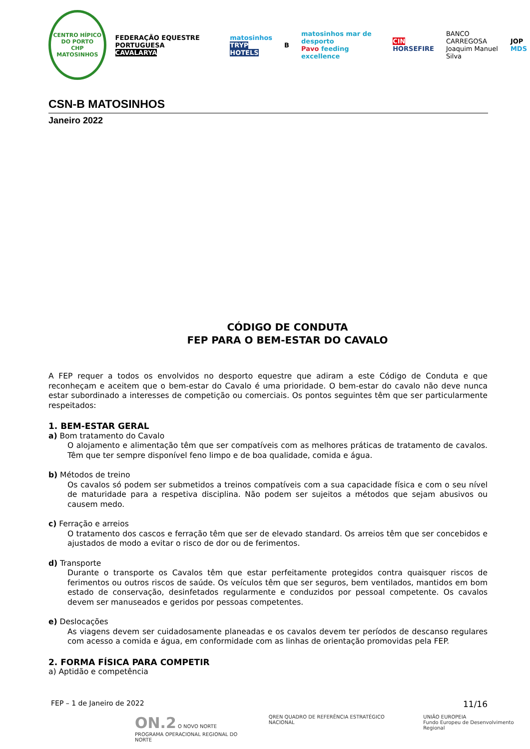CENTRO HÍPICO DO PORTO
CHP
MATOSINHOS
FEDERAÇÃO EQUESTRE PORTUGUESA
CAVALARYA
matosinhos
TRYP HOTELS
B
matosinhos mar de desporto
Pavo feeding excellence
CIN
HORSEFIRE
BANCO CARREGOSA
Joaquim Manuel Silva
JOP
MDS
CSN-B MATOSINHOS
Janeiro 2022
CÓDIGO DE CONDUTA
FEP PARA O BEM-ESTAR DO CAVALO
A FEP requer a todos os envolvidos no desporto equestre que adiram a este Código de Conduta e que reconheçam e aceitem que o bem-estar do Cavalo é uma prioridade. O bem-estar do cavalo não deve nunca estar subordinado a interesses de competição ou comerciais. Os pontos seguintes têm que ser particularmente respeitados:
1. BEM-ESTAR GERAL
a) Bom tratamento do Cavalo
O alojamento e alimentação têm que ser compatíveis com as melhores práticas de tratamento de cavalos. Têm que ter sempre disponível feno limpo e de boa qualidade, comida e água.
b) Métodos de treino
Os cavalos só podem ser submetidos a treinos compatíveis com a sua capacidade física e com o seu nível de maturidade para a respetiva disciplina. Não podem ser sujeitos a métodos que sejam abusivos ou causem medo.
c) Ferração e arreios
O tratamento dos cascos e ferração têm que ser de elevado standard. Os arreios têm que ser concebidos e ajustados de modo a evitar o risco de dor ou de ferimentos.
d) Transporte
Durante o transporte os Cavalos têm que estar perfeitamente protegidos contra quaisquer riscos de ferimentos ou outros riscos de saúde. Os veículos têm que ser seguros, bem ventilados, mantidos em bom estado de conservação, desinfetados regularmente e conduzidos por pessoal competente. Os cavalos devem ser manuseados e geridos por pessoas competentes.
e) Deslocações
As viagens devem ser cuidadosamente planeadas e os cavalos devem ter períodos de descanso regulares com acesso a comida e água, em conformidade com as linhas de orientação promovidas pela FEP.
2. FORMA FÍSICA PARA COMPETIR
a) Aptidão e competência
FEP – 1 de Janeiro de 2022 11/16
ON.2 O NOVO NORTE
PROGRAMA OPERACIONAL REGIONAL DO NORTE
QREN QUADRO DE REFERÊNCIA ESTRATÉGICO NACIONAL
UNIÃO EUROPEIA
Fundo Europeu de Desenvolvimento Regional